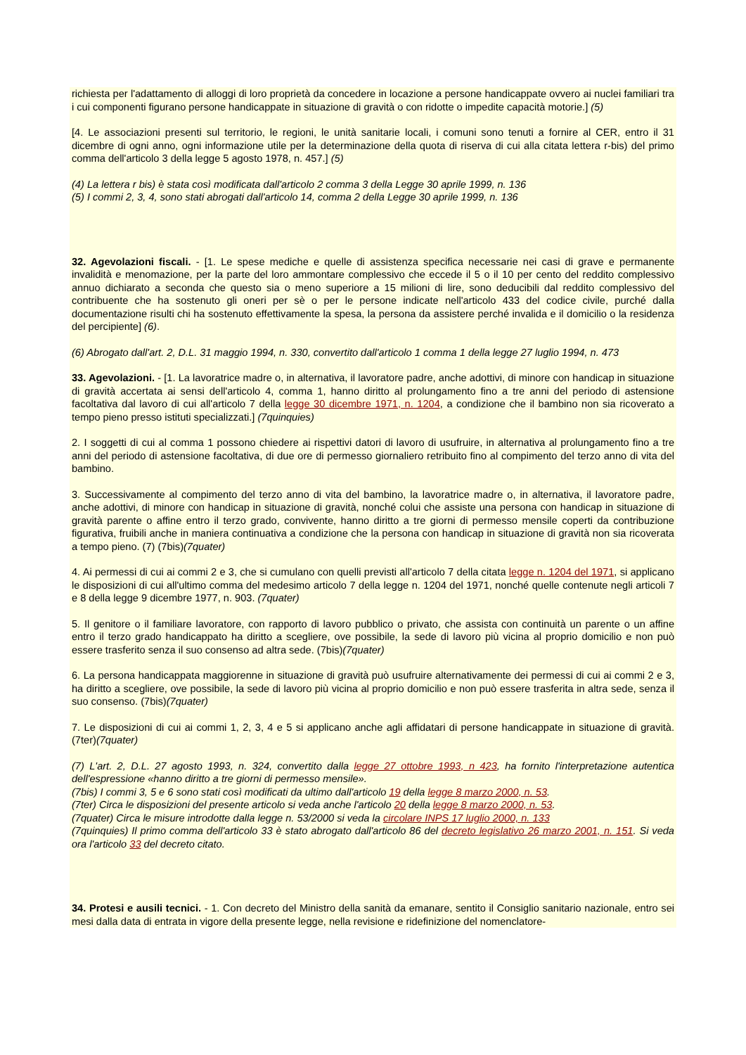richiesta per l'adattamento di alloggi di loro proprietà da concedere in locazione a persone handicappate ovvero ai nuclei familiari tra i cui componenti figurano persone handicappate in situazione di gravità o con ridotte o impedite capacità motorie.] (5)
[4. Le associazioni presenti sul territorio, le regioni, le unità sanitarie locali, i comuni sono tenuti a fornire al CER, entro il 31 dicembre di ogni anno, ogni informazione utile per la determinazione della quota di riserva di cui alla citata lettera r-bis) del primo comma dell'articolo 3 della legge 5 agosto 1978, n. 457.] (5)
(4) La lettera r bis) è stata così modificata dall'articolo 2 comma 3 della Legge 30 aprile 1999, n. 136
(5) I commi 2, 3, 4, sono stati abrogati dall'articolo 14, comma 2 della Legge 30 aprile 1999, n. 136
32. Agevolazioni fiscali. - [1. Le spese mediche e quelle di assistenza specifica necessarie nei casi di grave e permanente invalidità e menomazione, per la parte del loro ammontare complessivo che eccede il 5 o il 10 per cento del reddito complessivo annuo dichiarato a seconda che questo sia o meno superiore a 15 milioni di lire, sono deducibili dal reddito complessivo del contribuente che ha sostenuto gli oneri per sè o per le persone indicate nell'articolo 433 del codice civile, purché dalla documentazione risulti chi ha sostenuto effettivamente la spesa, la persona da assistere perché invalida e il domicilio o la residenza del percipiente] (6).
(6) Abrogato dall'art. 2, D.L. 31 maggio 1994, n. 330, convertito dall'articolo 1 comma 1 della legge 27 luglio 1994, n. 473
33. Agevolazioni. - [1. La lavoratrice madre o, in alternativa, il lavoratore padre, anche adottivi, di minore con handicap in situazione di gravità accertata ai sensi dell'articolo 4, comma 1, hanno diritto al prolungamento fino a tre anni del periodo di astensione facoltativa dal lavoro di cui all'articolo 7 della legge 30 dicembre 1971, n. 1204, a condizione che il bambino non sia ricoverato a tempo pieno presso istituti specializzati.] (7quinquies)
2. I soggetti di cui al comma 1 possono chiedere ai rispettivi datori di lavoro di usufruire, in alternativa al prolungamento fino a tre anni del periodo di astensione facoltativa, di due ore di permesso giornaliero retribuito fino al compimento del terzo anno di vita del bambino.
3. Successivamente al compimento del terzo anno di vita del bambino, la lavoratrice madre o, in alternativa, il lavoratore padre, anche adottivi, di minore con handicap in situazione di gravità, nonché colui che assiste una persona con handicap in situazione di gravità parente o affine entro il terzo grado, convivente, hanno diritto a tre giorni di permesso mensile coperti da contribuzione figurativa, fruibili anche in maniera continuativa a condizione che la persona con handicap in situazione di gravità non sia ricoverata a tempo pieno. (7) (7bis)(7quater)
4. Ai permessi di cui ai commi 2 e 3, che si cumulano con quelli previsti all'articolo 7 della citata legge n. 1204 del 1971, si applicano le disposizioni di cui all'ultimo comma del medesimo articolo 7 della legge n. 1204 del 1971, nonché quelle contenute negli articoli 7 e 8 della legge 9 dicembre 1977, n. 903. (7quater)
5. Il genitore o il familiare lavoratore, con rapporto di lavoro pubblico o privato, che assista con continuità un parente o un affine entro il terzo grado handicappato ha diritto a scegliere, ove possibile, la sede di lavoro più vicina al proprio domicilio e non può essere trasferito senza il suo consenso ad altra sede. (7bis)(7quater)
6. La persona handicappata maggiorenne in situazione di gravità può usufruire alternativamente dei permessi di cui ai commi 2 e 3, ha diritto a scegliere, ove possibile, la sede di lavoro più vicina al proprio domicilio e non può essere trasferita in altra sede, senza il suo consenso. (7bis)(7quater)
7. Le disposizioni di cui ai commi 1, 2, 3, 4 e 5 si applicano anche agli affidatari di persone handicappate in situazione di gravità. (7ter)(7quater)
(7) L'art. 2, D.L. 27 agosto 1993, n. 324, convertito dalla legge 27 ottobre 1993, n 423, ha fornito l'interpretazione autentica dell'espressione «hanno diritto a tre giorni di permesso mensile».
(7bis) I commi 3, 5 e 6 sono stati così modificati da ultimo dall'articolo 19 della legge 8 marzo 2000, n. 53.
(7ter) Circa le disposizioni del presente articolo si veda anche l'articolo 20 della legge 8 marzo 2000, n. 53.
(7quater) Circa le misure introdotte dalla legge n. 53/2000 si veda la circolare INPS 17 luglio 2000, n. 133
(7quinquies) Il primo comma dell'articolo 33 è stato abrogato dall'articolo 86 del decreto legislativo 26 marzo 2001, n. 151. Si veda ora l'articolo 33 del decreto citato.
34. Protesi e ausili tecnici. - 1. Con decreto del Ministro della sanità da emanare, sentito il Consiglio sanitario nazionale, entro sei mesi dalla data di entrata in vigore della presente legge, nella revisione e ridefinizione del nomenclatore-